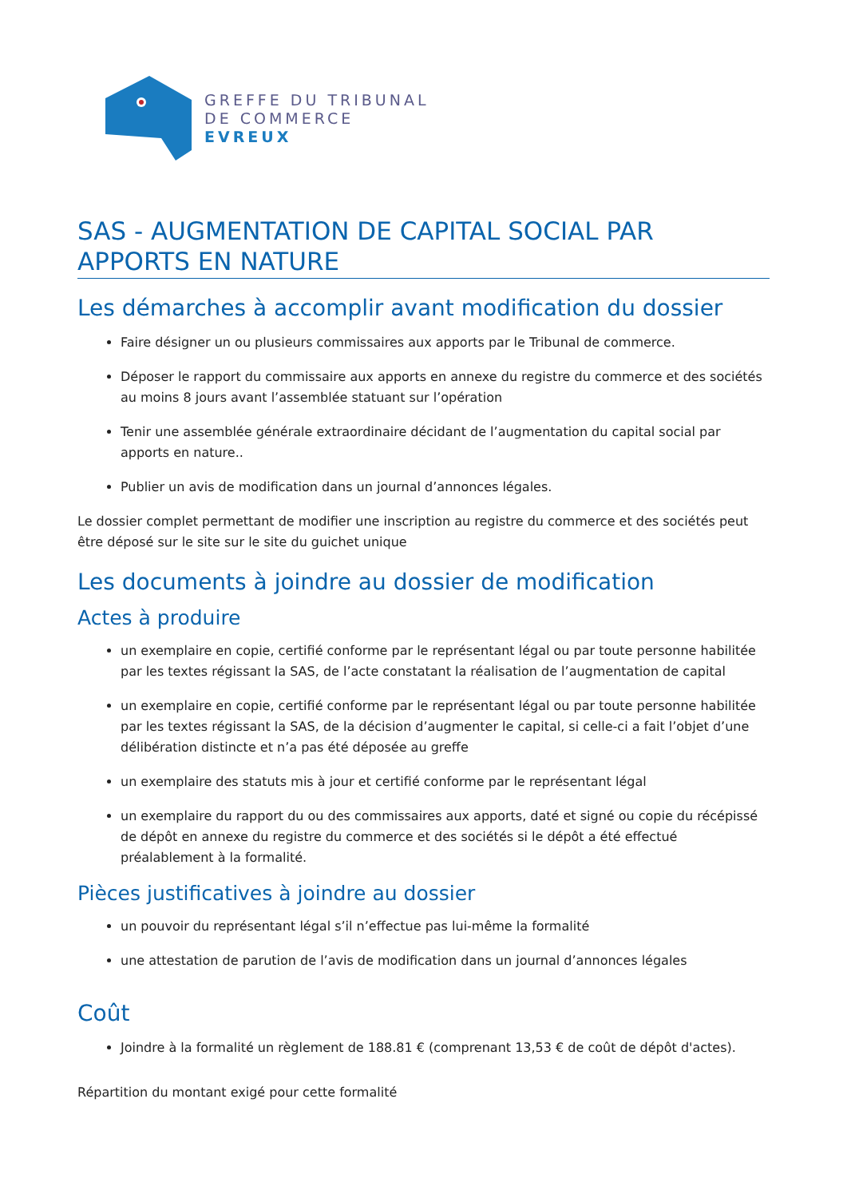GREFFE DU TRIBUNAL
DE COMMERCE
EVREUX
SAS - AUGMENTATION DE CAPITAL SOCIAL PAR APPORTS EN NATURE
Les démarches à accomplir avant modification du dossier
Faire désigner un ou plusieurs commissaires aux apports par le Tribunal de commerce.
Déposer le rapport du commissaire aux apports en annexe du registre du commerce et des sociétés au moins 8 jours avant l’assemblée statuant sur l’opération
Tenir une assemblée générale extraordinaire décidant de l’augmentation du capital social par apports en nature..
Publier un avis de modification dans un journal d’annonces légales.
Le dossier complet permettant de modifier une inscription au registre du commerce et des sociétés peut être déposé sur le site sur le site du guichet unique
Les documents à joindre au dossier de modification
Actes à produire
un exemplaire en copie, certifié conforme par le représentant légal ou par toute personne habilitée par les textes régissant la SAS, de l’acte constatant la réalisation de l’augmentation de capital
un exemplaire en copie, certifié conforme par le représentant légal ou par toute personne habilitée par les textes régissant la SAS, de la décision d’augmenter le capital, si celle-ci a fait l’objet d’une délibération distincte et n’a pas été déposée au greffe
un exemplaire des statuts mis à jour et certifié conforme par le représentant légal
un exemplaire du rapport du ou des commissaires aux apports, daté et signé ou copie du récépissé de dépôt en annexe du registre du commerce et des sociétés si le dépôt a été effectué préalablement à la formalité.
Pièces justificatives à joindre au dossier
un pouvoir du représentant légal s’il n’effectue pas lui-même la formalité
une attestation de parution de l’avis de modification dans un journal d’annonces légales
Coût
Joindre à la formalité un règlement de 188.81 € (comprenant 13,53 € de coût de dépôt d'actes).
Répartition du montant exigé pour cette formalité